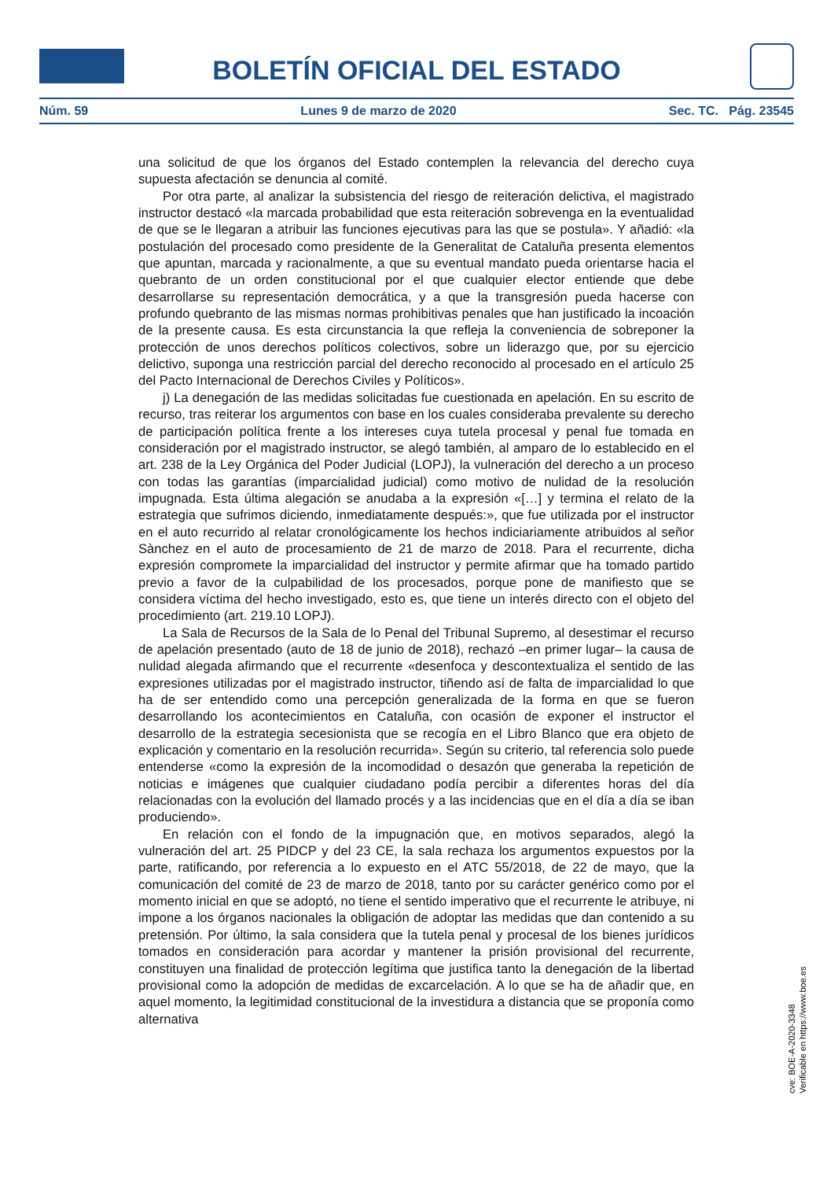BOLETÍN OFICIAL DEL ESTADO
Núm. 59 Lunes 9 de marzo de 2020 Sec. TC. Pág. 23545
una solicitud de que los órganos del Estado contemplen la relevancia del derecho cuya supuesta afectación se denuncia al comité.
Por otra parte, al analizar la subsistencia del riesgo de reiteración delictiva, el magistrado instructor destacó «la marcada probabilidad que esta reiteración sobrevenga en la eventualidad de que se le llegaran a atribuir las funciones ejecutivas para las que se postula». Y añadió: «la postulación del procesado como presidente de la Generalitat de Cataluña presenta elementos que apuntan, marcada y racionalmente, a que su eventual mandato pueda orientarse hacia el quebranto de un orden constitucional por el que cualquier elector entiende que debe desarrollarse su representación democrática, y a que la transgresión pueda hacerse con profundo quebranto de las mismas normas prohibitivas penales que han justificado la incoación de la presente causa. Es esta circunstancia la que refleja la conveniencia de sobreponer la protección de unos derechos políticos colectivos, sobre un liderazgo que, por su ejercicio delictivo, suponga una restricción parcial del derecho reconocido al procesado en el artículo 25 del Pacto Internacional de Derechos Civiles y Políticos».
j) La denegación de las medidas solicitadas fue cuestionada en apelación. En su escrito de recurso, tras reiterar los argumentos con base en los cuales consideraba prevalente su derecho de participación política frente a los intereses cuya tutela procesal y penal fue tomada en consideración por el magistrado instructor, se alegó también, al amparo de lo establecido en el art. 238 de la Ley Orgánica del Poder Judicial (LOPJ), la vulneración del derecho a un proceso con todas las garantías (imparcialidad judicial) como motivo de nulidad de la resolución impugnada. Esta última alegación se anudaba a la expresión «[…] y termina el relato de la estrategia que sufrimos diciendo, inmediatamente después:», que fue utilizada por el instructor en el auto recurrido al relatar cronológicamente los hechos indiciariamente atribuidos al señor Sànchez en el auto de procesamiento de 21 de marzo de 2018. Para el recurrente, dicha expresión compromete la imparcialidad del instructor y permite afirmar que ha tomado partido previo a favor de la culpabilidad de los procesados, porque pone de manifiesto que se considera víctima del hecho investigado, esto es, que tiene un interés directo con el objeto del procedimiento (art. 219.10 LOPJ).
La Sala de Recursos de la Sala de lo Penal del Tribunal Supremo, al desestimar el recurso de apelación presentado (auto de 18 de junio de 2018), rechazó –en primer lugar– la causa de nulidad alegada afirmando que el recurrente «desenfoca y descontextualiza el sentido de las expresiones utilizadas por el magistrado instructor, tiñendo así de falta de imparcialidad lo que ha de ser entendido como una percepción generalizada de la forma en que se fueron desarrollando los acontecimientos en Cataluña, con ocasión de exponer el instructor el desarrollo de la estrategia secesionista que se recogía en el Libro Blanco que era objeto de explicación y comentario en la resolución recurrida». Según su criterio, tal referencia solo puede entenderse «como la expresión de la incomodidad o desazón que generaba la repetición de noticias e imágenes que cualquier ciudadano podía percibir a diferentes horas del día relacionadas con la evolución del llamado procés y a las incidencias que en el día a día se iban produciendo».
En relación con el fondo de la impugnación que, en motivos separados, alegó la vulneración del art. 25 PIDCP y del 23 CE, la sala rechaza los argumentos expuestos por la parte, ratificando, por referencia a lo expuesto en el ATC 55/2018, de 22 de mayo, que la comunicación del comité de 23 de marzo de 2018, tanto por su carácter genérico como por el momento inicial en que se adoptó, no tiene el sentido imperativo que el recurrente le atribuye, ni impone a los órganos nacionales la obligación de adoptar las medidas que dan contenido a su pretensión. Por último, la sala considera que la tutela penal y procesal de los bienes jurídicos tomados en consideración para acordar y mantener la prisión provisional del recurrente, constituyen una finalidad de protección legítima que justifica tanto la denegación de la libertad provisional como la adopción de medidas de excarcelación. A lo que se ha de añadir que, en aquel momento, la legitimidad constitucional de la investidura a distancia que se proponía como alternativa
cve: BOE-A-2020-3348
Verificable en https://www.boe.es